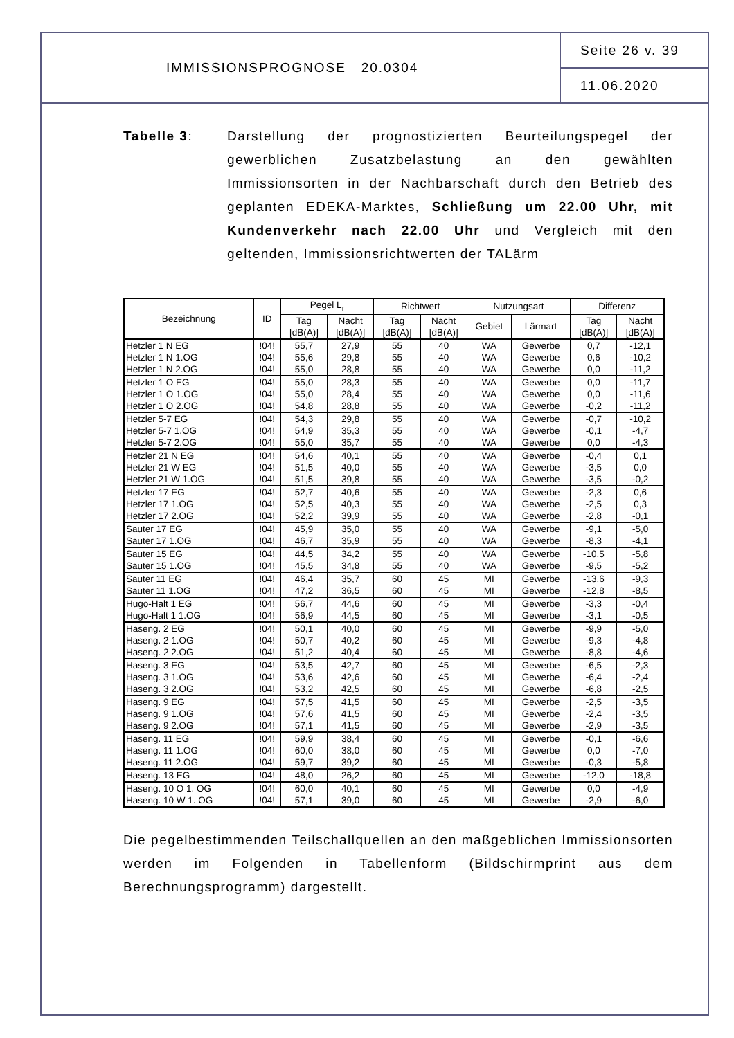IMMISSIONSPROGNOSE 20.0304
Seite 26 v. 39
11.06.2020
Tabelle 3: Darstellung der prognostizierten Beurteilungspegel der gewerblichen Zusatzbelastung an den gewählten Immissionsorten in der Nachbarschaft durch den Betrieb des geplanten EDEKA-Marktes, Schließung um 22.00 Uhr, mit Kundenverkehr nach 22.00 Uhr und Vergleich mit den geltenden, Immissionsrichtwerten der TALärm
| Bezeichnung | ID | Pegel L<sub>r</sub> | | Richtwert | | Nutzungsart | | Differenz | |
| --- | --- | --- | --- | --- | --- | --- | --- | --- | --- |
| | | Tag [dB(A)] | Nacht [dB(A)] | Tag [dB(A)] | Nacht [dB(A)] | Gebiet | Lärmart | Tag [dB(A)] | Nacht [dB(A)] |
| Hetzler 1 N EG | !04! | 55,7 | 27,9 | 55 | 40 | WA | Gewerbe | 0,7 | -12,1 |
| Hetzler 1 N 1.OG | !04! | 55,6 | 29,8 | 55 | 40 | WA | Gewerbe | 0,6 | -10,2 |
| Hetzler 1 N 2.OG | !04! | 55,0 | 28,8 | 55 | 40 | WA | Gewerbe | 0,0 | -11,2 |
| Hetzler 1 O EG | !04! | 55,0 | 28,3 | 55 | 40 | WA | Gewerbe | 0,0 | -11,7 |
| Hetzler 1 O 1.OG | !04! | 55,0 | 28,4 | 55 | 40 | WA | Gewerbe | 0,0 | -11,6 |
| Hetzler 1 O 2.OG | !04! | 54,8 | 28,8 | 55 | 40 | WA | Gewerbe | -0,2 | -11,2 |
| Hetzler 5-7 EG | !04! | 54,3 | 29,8 | 55 | 40 | WA | Gewerbe | -0,7 | -10,2 |
| Hetzler 5-7 1.OG | !04! | 54,9 | 35,3 | 55 | 40 | WA | Gewerbe | -0,1 | -4,7 |
| Hetzler 5-7 2.OG | !04! | 55,0 | 35,7 | 55 | 40 | WA | Gewerbe | 0,0 | -4,3 |
| Hetzler 21 N EG | !04! | 54,6 | 40,1 | 55 | 40 | WA | Gewerbe | -0,4 | 0,1 |
| Hetzler 21 W EG | !04! | 51,5 | 40,0 | 55 | 40 | WA | Gewerbe | -3,5 | 0,0 |
| Hetzler 21 W 1.OG | !04! | 51,5 | 39,8 | 55 | 40 | WA | Gewerbe | -3,5 | -0,2 |
| Hetzler 17 EG | !04! | 52,7 | 40,6 | 55 | 40 | WA | Gewerbe | -2,3 | 0,6 |
| Hetzler 17 1.OG | !04! | 52,5 | 40,3 | 55 | 40 | WA | Gewerbe | -2,5 | 0,3 |
| Hetzler 17 2.OG | !04! | 52,2 | 39,9 | 55 | 40 | WA | Gewerbe | -2,8 | -0,1 |
| Sauter 17 EG | !04! | 45,9 | 35,0 | 55 | 40 | WA | Gewerbe | -9,1 | -5,0 |
| Sauter 17 1.OG | !04! | 46,7 | 35,9 | 55 | 40 | WA | Gewerbe | -8,3 | -4,1 |
| Sauter 15 EG | !04! | 44,5 | 34,2 | 55 | 40 | WA | Gewerbe | -10,5 | -5,8 |
| Sauter 15 1.OG | !04! | 45,5 | 34,8 | 55 | 40 | WA | Gewerbe | -9,5 | -5,2 |
| Sauter 11 EG | !04! | 46,4 | 35,7 | 60 | 45 | MI | Gewerbe | -13,6 | -9,3 |
| Sauter 11 1.OG | !04! | 47,2 | 36,5 | 60 | 45 | MI | Gewerbe | -12,8 | -8,5 |
| Hugo-Halt 1 EG | !04! | 56,7 | 44,6 | 60 | 45 | MI | Gewerbe | -3,3 | -0,4 |
| Hugo-Halt 1 1.OG | !04! | 56,9 | 44,5 | 60 | 45 | MI | Gewerbe | -3,1 | -0,5 |
| Haseng. 2 EG | !04! | 50,1 | 40,0 | 60 | 45 | MI | Gewerbe | -9,9 | -5,0 |
| Haseng. 2 1.OG | !04! | 50,7 | 40,2 | 60 | 45 | MI | Gewerbe | -9,3 | -4,8 |
| Haseng. 2 2.OG | !04! | 51,2 | 40,4 | 60 | 45 | MI | Gewerbe | -8,8 | -4,6 |
| Haseng. 3 EG | !04! | 53,5 | 42,7 | 60 | 45 | MI | Gewerbe | -6,5 | -2,3 |
| Haseng. 3 1.OG | !04! | 53,6 | 42,6 | 60 | 45 | MI | Gewerbe | -6,4 | -2,4 |
| Haseng. 3 2.OG | !04! | 53,2 | 42,5 | 60 | 45 | MI | Gewerbe | -6,8 | -2,5 |
| Haseng. 9 EG | !04! | 57,5 | 41,5 | 60 | 45 | MI | Gewerbe | -2,5 | -3,5 |
| Haseng. 9 1.OG | !04! | 57,6 | 41,5 | 60 | 45 | MI | Gewerbe | -2,4 | -3,5 |
| Haseng. 9 2.OG | !04! | 57,1 | 41,5 | 60 | 45 | MI | Gewerbe | -2,9 | -3,5 |
| Haseng. 11 EG | !04! | 59,9 | 38,4 | 60 | 45 | MI | Gewerbe | -0,1 | -6,6 |
| Haseng. 11 1.OG | !04! | 60,0 | 38,0 | 60 | 45 | MI | Gewerbe | 0,0 | -7,0 |
| Haseng. 11 2.OG | !04! | 59,7 | 39,2 | 60 | 45 | MI | Gewerbe | -0,3 | -5,8 |
| Haseng. 13 EG | !04! | 48,0 | 26,2 | 60 | 45 | MI | Gewerbe | -12,0 | -18,8 |
| Haseng. 10 O 1. OG | !04! | 60,0 | 40,1 | 60 | 45 | MI | Gewerbe | 0,0 | -4,9 |
| Haseng. 10 W 1. OG | !04! | 57,1 | 39,0 | 60 | 45 | MI | Gewerbe | -2,9 | -6,0 |
Die pegelbestimmenden Teilschallquellen an den maßgeblichen Immissionsorten werden im Folgenden in Tabellenform (Bildschirmprint aus dem Berechnungsprogramm) dargestellt.